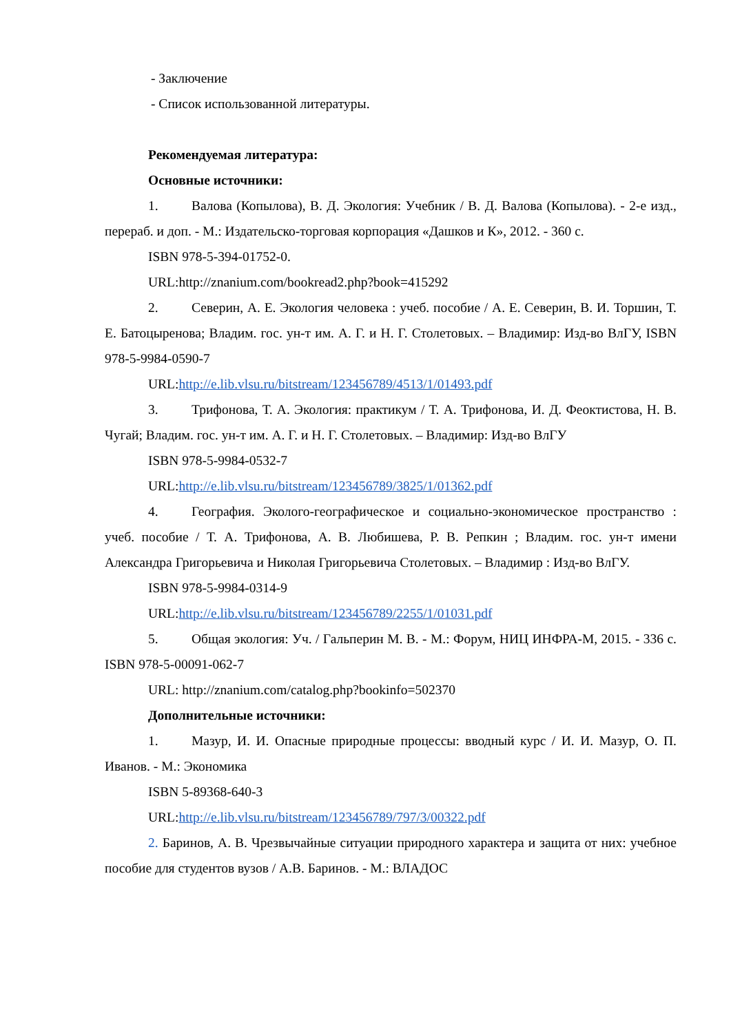- Заключение
- Список использованной литературы.
Рекомендуемая литература:
Основные источники:
1. Валова (Копылова), В. Д. Экология: Учебник / В. Д. Валова (Копылова). - 2-е изд., перераб. и доп. - М.: Издательско-торговая корпорация «Дашков и К», 2012. - 360 с.
ISBN 978-5-394-01752-0.
URL:http://znanium.com/bookread2.php?book=415292
2. Северин, А. Е. Экология человека : учеб. пособие / А. Е. Северин, В. И. Торшин, Т. Е. Батоцыренова; Владим. гос. ун-т им. А. Г. и Н. Г. Столетовых. – Владимир: Изд-во ВлГУ, ISBN 978-5-9984-0590-7
URL:http://e.lib.vlsu.ru/bitstream/123456789/4513/1/01493.pdf
3. Трифонова, Т. А. Экология: практикум / Т. А. Трифонова, И. Д. Феоктистова, Н. В. Чугай; Владим. гос. ун-т им. А. Г. и Н. Г. Столетовых. – Владимир: Изд-во ВлГУ
ISBN 978-5-9984-0532-7
URL:http://e.lib.vlsu.ru/bitstream/123456789/3825/1/01362.pdf
4. География. Эколого-географическое и социально-экономическое пространство : учеб. пособие / Т. А. Трифонова, А. В. Любишева, Р. В. Репкин ; Владим. гос. ун-т имени Александра Григорьевича и Николая Григорьевича Столетовых. – Владимир : Изд-во ВлГУ.
ISBN 978-5-9984-0314-9
URL:http://e.lib.vlsu.ru/bitstream/123456789/2255/1/01031.pdf
5. Общая экология: Уч. / Гальперин М. В. - М.: Форум, НИЦ ИНФРА-М, 2015. - 336 с. ISBN 978-5-00091-062-7
URL: http://znanium.com/catalog.php?bookinfo=502370
Дополнительные источники:
1. Мазур, И. И. Опасные природные процессы: вводный курс / И. И. Мазур, О. П. Иванов. - М.: Экономика
ISBN 5-89368-640-3
URL:http://e.lib.vlsu.ru/bitstream/123456789/797/3/00322.pdf
2. Баринов, А. В. Чрезвычайные ситуации природного характера и защита от них: учебное пособие для студентов вузов / А.В. Баринов. - М.: ВЛАДОС